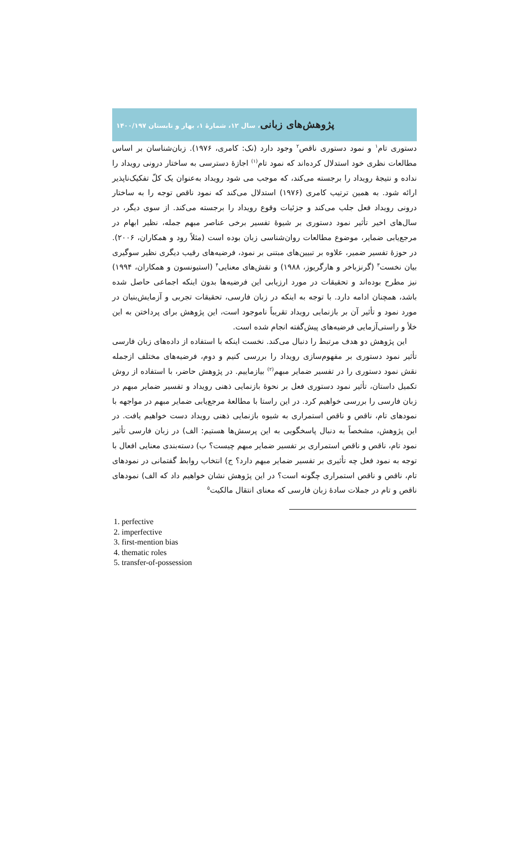پژوهش‌های زبانی، سال ۱۲، شمارهٔ ۱، بهار و تابستان ۱۴۰۰/۱۹۷
دستوری تام<sup>۱</sup> و نمود دستوری ناقص<sup>۲</sup> وجود دارد (نک: کامری، ۱۹۷۶). زبان‌شناسان بر اساس مطالعات نظری خود استدلال کرده‌اند که نمود تام<sup>(۱)</sup> اجازهٔ دسترسی به ساختار درونی رویداد را نداده و نتیجهٔ رویداد را برجسته می‌کند، که موجب می شود رویداد به‌عنوان یک کلّ تفکیک‌ناپذیر ارائه شود. به همین ترتیب کامری (۱۹۷۶) استدلال می‌کند که نمود ناقص توجه را به ساختار درونی رویداد فعل جلب می‌کند و جزئیات وقوع رویداد را برجسته می‌کند. از سوی دیگر، در سال‌های اخیر تأثیر نمود دستوری بر شیوهٔ تفسیر برخی عناصر مبهم جمله، نظیر ابهام در مرجع‌یابی ضمایر، موضوع مطالعات روان‌شناسی زبان بوده است (مثلاً رود و همکاران، ۲۰۰۶). در حوزهٔ تفسیر ضمیر، علاوه بر تبیین‌های مبتنی بر نمود، فرضیه‌های رقیب دیگری نظیر سوگیری بیان نخست<sup>۳</sup> (گرنزباخر و هارگریوز، ۱۹۸۸) و نقش‌های معنایی<sup>۴</sup> (استیونسون و همکاران، ۱۹۹۴) نیز مطرح بوده‌اند و تحقیقات در مورد ارزیابی این فرضیه‌ها بدون اینکه اجماعی حاصل شده باشد، همچنان ادامه دارد. با توجه به اینکه در زبان فارسی، تحقیقات تجربی و آزمایش‌بنیان در مورد نمود و تأثیر آن بر بازنمایی رویداد تقریباً ناموجود است، این پژوهش برای پرداختن به این خلأ و راستی‌آزمایی فرضیه‌های پیش‌گفته انجام شده است.
این پژوهش دو هدف مرتبط را دنبال می‌کند. نخست اینکه با استفاده از داده‌های زبان فارسی تأثیر نمود دستوری بر مفهوم‌سازی رویداد را بررسی کنیم و دوم، فرضیه‌های مختلف ازجمله نقش نمود دستوری را در تفسیر ضمایر مبهم<sup>(۲)</sup> بیازماییم. در پژوهش حاضر، با استفاده از روش تکمیل داستان، تأثیر نمود دستوری فعل بر نحوهٔ بازنمایی ذهنی رویداد و تفسیر ضمایر مبهم در زبان فارسی را بررسی خواهیم کرد. در این راستا با مطالعهٔ مرجع‌یابی ضمایر مبهم در مواجهه با نمودهای تام، ناقص و ناقص استمراری به شیوه بازنمایی ذهنی رویداد دست خواهیم یافت. در این پژوهش، مشخصاً به دنبال پاسخگویی به این پرسش‌ها هستیم: الف) در زبان فارسی تأثیر نمود تام، ناقص و ناقص استمراری بر تفسیر ضمایر مبهم چیست؟ ب) دسته‌بندی معنایی افعال با توجه به نمود فعل چه تأثیری بر تفسیر ضمایر مبهم دارد؟ ج) انتخاب روابط گفتمانی در نمودهای تام، ناقص و ناقص استمراری چگونه است؟ در این پژوهش نشان خواهیم داد که الف) نمودهای ناقص و تام در جملات سادهٔ زبان فارسی که معنای انتقال مالکیت<sup>۵</sup>
1. perfective
2. imperfective
3. first-mention bias
4. thematic roles
5. transfer-of-possession